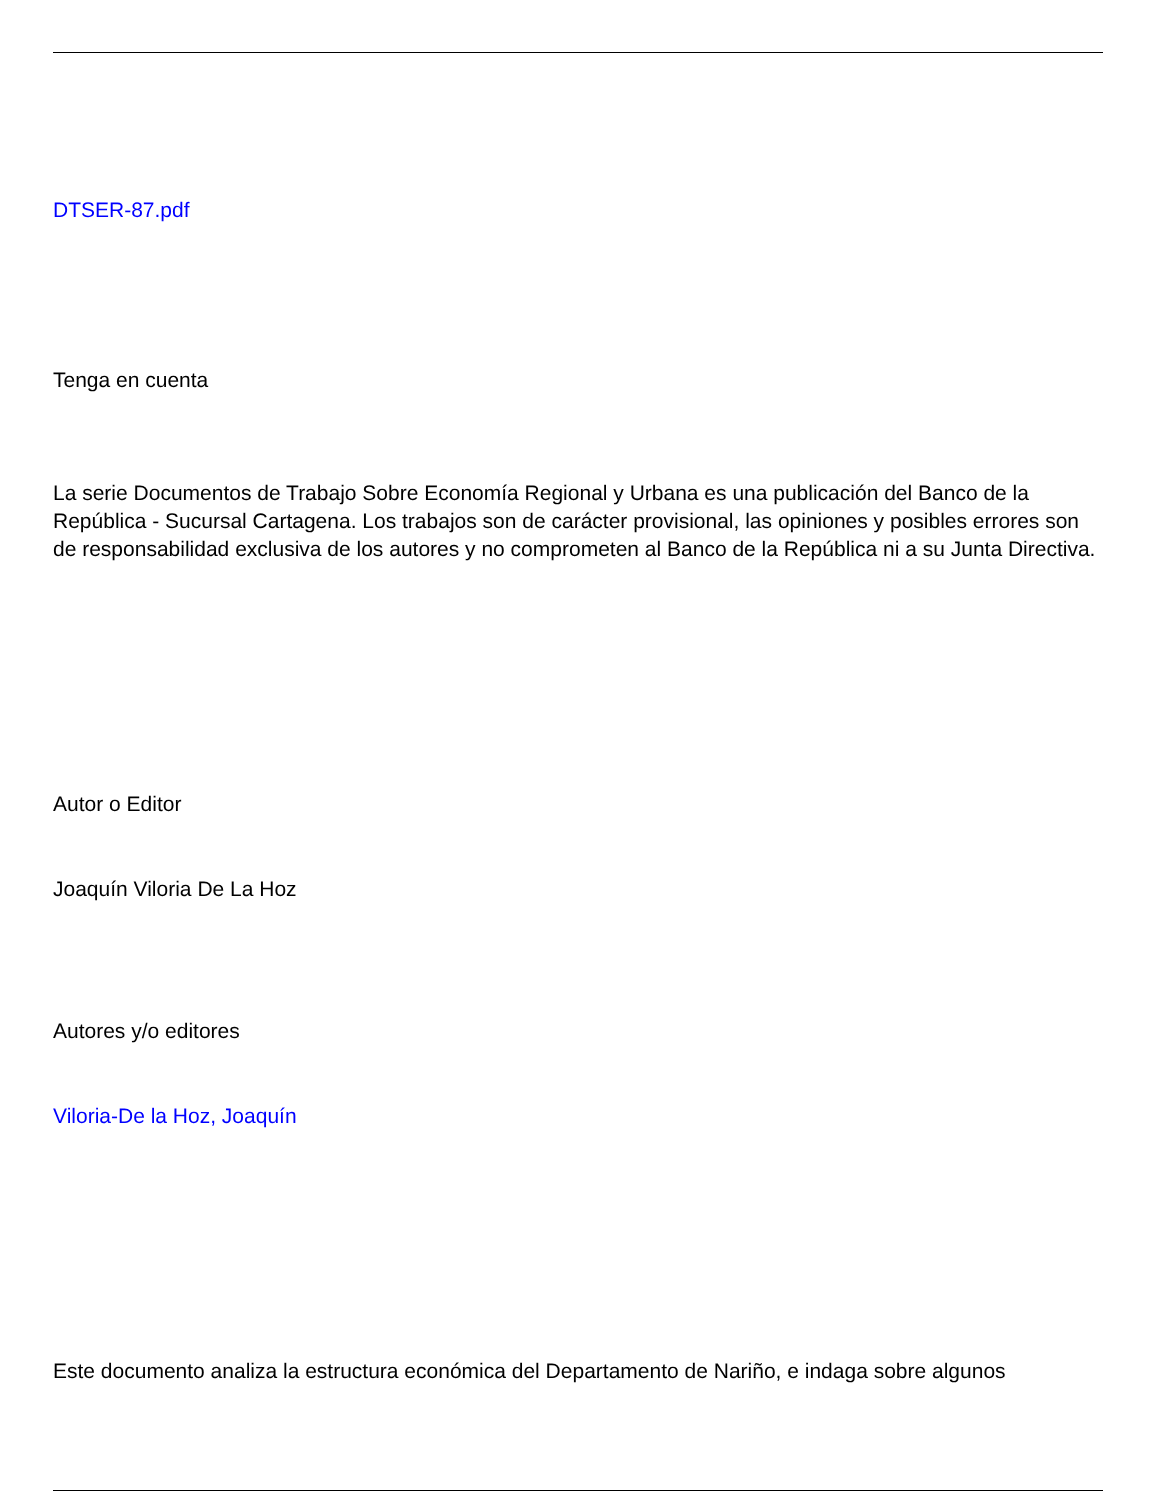DTSER-87.pdf
Tenga en cuenta
La serie Documentos de Trabajo Sobre Economía Regional y Urbana es una publicación del Banco de la República - Sucursal Cartagena. Los trabajos son de carácter provisional, las opiniones y posibles errores son de responsabilidad exclusiva de los autores y no comprometen al Banco de la República ni a su Junta Directiva.
Autor o Editor
Joaquín Viloria De La Hoz
Autores y/o editores
Viloria-De la Hoz, Joaquín
Este documento analiza la estructura económica del Departamento de Nariño, e indaga sobre algunos